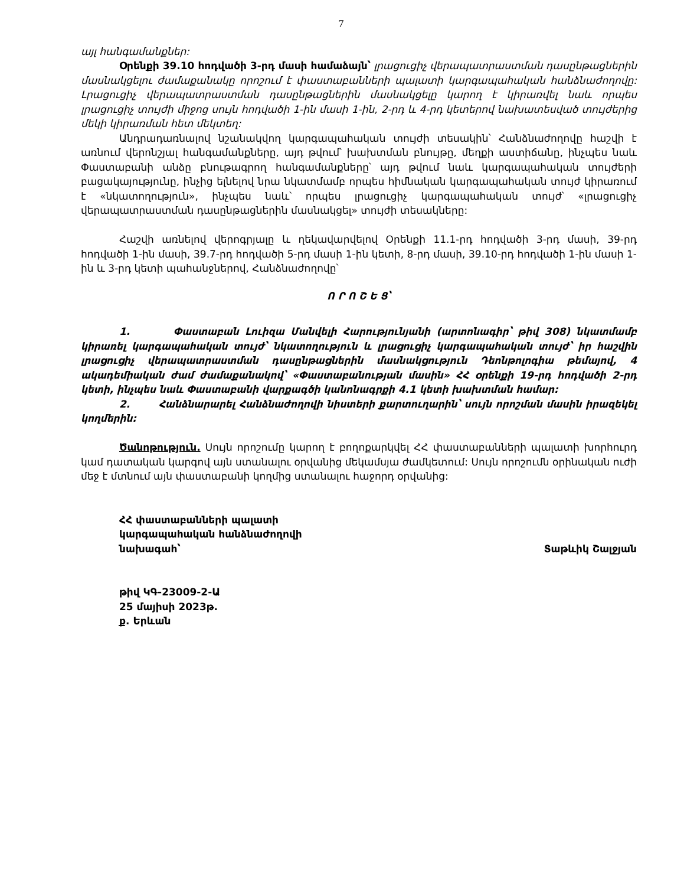7
այլ հանգամանքներ:
Օրենքի 39.10 հոդվածի 3-րդ մասի համաձայն՝ լրացուցիչ վերապատրաստման դասընթացներին մասնակցելու ժամաքանակը որոշում է փաստաբանների պալատի կարգապահական հանձնաժողովը: Լրացուցիչ վերապատրաստման դասընթացներին մասնակցելը կարող է կիրառվել նաև որպես լրացուցիչ տույժի միջոց սույն հոդվածի 1-ին մասի 1-ին, 2-րդ և 4-րդ կետերով նախատեսված տույժերից մեկի կիրառման հետ մեկտեղ:
Անդրադառնալով նշանակվող կարգապահական տույժի տեսակին՝ Հանձնաժողովը հաշվի է առնում վերոնշյալ հանգամանքները, այդ թվում՝ խախտման բնույթը, մեղքի աստիճանը, ինչպես նաև Փաստաբանի անձը բնութագրող հանգամանքները՝ այդ թվում նաև կարգապահական տույժերի բացակայությունը, ինչից ելնելով նրա նկատմամբ որպես հիմնական կարգապահական տույժ կիրառում է «նկատողություն», ինչպես նաև՝ որպես լրացուցիչ կարգապահական տույժ՝ «լրացուցիչ վերապատրաստման դասընթացներին մասնակցել» տույժի տեսակները:
Հաշվի առնելով վերոգրյալը և ղեկավարվելով Օրենքի 11.1-րդ հոդվածի 3-րդ մասի, 39-րդ հոդվածի 1-ին մասի, 39.7-րդ հոդվածի 5-րդ մասի 1-ին կետի, 8-րդ մասի, 39.10-րդ հոդվածի 1-ին մասի 1-ին և 3-րդ կետի պահանջներով, Հանձնաժողովը՝
Ո Ր Ո Շ Ե Ց՝
1. Փաստաբան Լուիզա Մանվելի Հարությունյանի (արտոնագիր՝ թիվ 308) նկատմամբ կիրառել կարգապահական տույժ՝ նկատողություն և լրացուցիչ կարգապահական տույժ՝ իր հաշվին լրացուցիչ վերապատրաստման դասընթացներին մասնակցություն Դեոնթոլոգիա թեմայով, 4 ակադեմիական ժամ ժամաքանակով՝ «Փաստաբանության մասին» ՀՀ օրենքի 19-րդ հոդվածի 2-րդ կետի, ինչպես նաև Փաստաբանի վարքագծի կանոնագրքի 4.1 կետի խախտման համար:
2. Հանձնարարել Հանձնաժողովի նիստերի քարտուղարին՝ սույն որոշման մասին իրազեկել կողմերին:
Ծանոթություն. Սույն որոշումը կարող է բողոքարկվել ՀՀ փաստաբանների պալատի խորհուրդ կամ դատական կարգով այն ստանալու օրվանից մեկամսյա ժամկետում: Սույն որոշումն օրինական ուժի մեջ է մտնում այն փաստաբանի կողմից ստանալու հաջորդ օրվանից:
ՀՀ փաստաբանների պալատի
կարգապահական հանձնաժողովի
նախագահ՝ Տաթևիկ Շալջյան
թիվ ԿԳ-23009-2-Ա
25 մայիսի 2023թ.
ք. Երևան